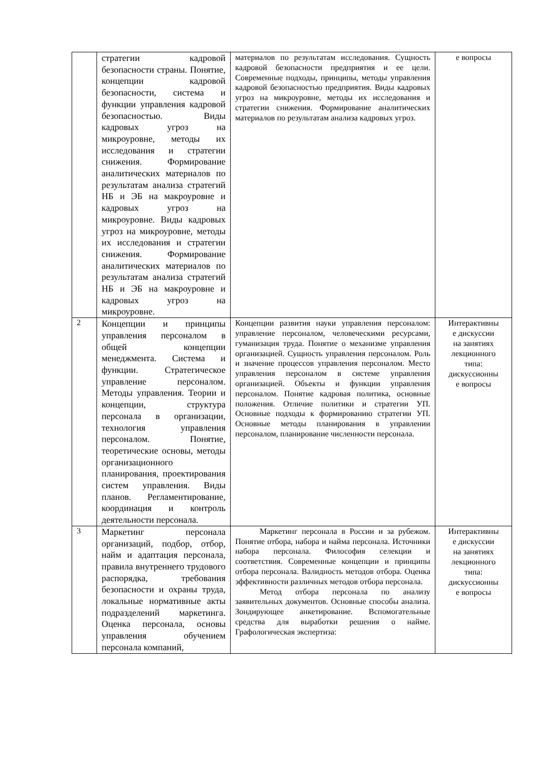| | стратегии кадровой безопасности страны. Понятие, концепции кадровой безопасности, система и функции управления кадровой безопасностью. Виды кадровых угроз на микроуровне, методы их исследования и стратегии снижения. Формирование аналитических материалов по результатам анализа стратегий НБ и ЭБ на макроуровне и кадровых угроз на микроуровне. Виды кадровых угроз на микроуровне, методы их исследования и стратегии снижения. Формирование аналитических материалов по результатам анализа стратегий НБ и ЭБ на макроуровне и кадровых угроз на микроуровне. | материалов по результатам исследования. Сущность кадровой безопасности предприятия и ее цели. Современные подходы, принципы, методы управления кадровой безопасностью предприятия. Виды кадровых угроз на микроуровне, методы их исследования и стратегии снижения. Формирование аналитических материалов по результатам анализа кадровых угроз. | е вопросы |
| 2 | Концепции и принципы управления персоналом в общей концепции менеджмента. Система и функции. Стратегическое управление персоналом. Методы управления. Теории и концепции, структура персонала в организации, технология управления персоналом. Понятие, теоретические основы, методы организационного планирования, проектирования систем управления. Виды планов. Регламентирование, координация и контроль деятельности персонала. | Концепции развития науки управления персоналом: управление персоналом, человеческими ресурсами, гуманизация труда. Понятие о механизме управления организацией. Сущность управления персоналом. Роль и значение процессов управления персоналом. Место управления персоналом в системе управления организацией. Объекты и функции управления персоналом. Понятие кадровая политика, основные положения. Отличие политики и стратегии УП. Основные подходы к формированию стратегии УП. Основные методы планирования в управлении персоналом, планирование численности персонала. | Интерактивны е дискуссии на занятиях лекционного типа: дискуссионны е вопросы |
| 3 | Маркетинг персонала организаций, подбор, отбор, найм и адаптация персонала, правила внутреннего трудового распорядка, требования безопасности и охраны труда, локальные нормативные акты подразделений маркетинга. Оценка персонала, основы управления обучением персонала компаний, | Маркетинг персонала в России и за рубежом. Понятие отбора, набора и найма персонала. Источники набора персонала. Философия селекции и соответствия. Современные концепции и принципы отбора персонала. Валидность методов отбора. Оценка эффективности различных методов отбора персонала. Метод отбора персонала по анализу заявительных документов. Основные способы анализа. Зондирующее анкетирование. Вспомогательные средства для выработки решения о найме. Графологическая экспертиза: | Интерактивны е дискуссии на занятиях лекционного типа: дискуссионны е вопросы |